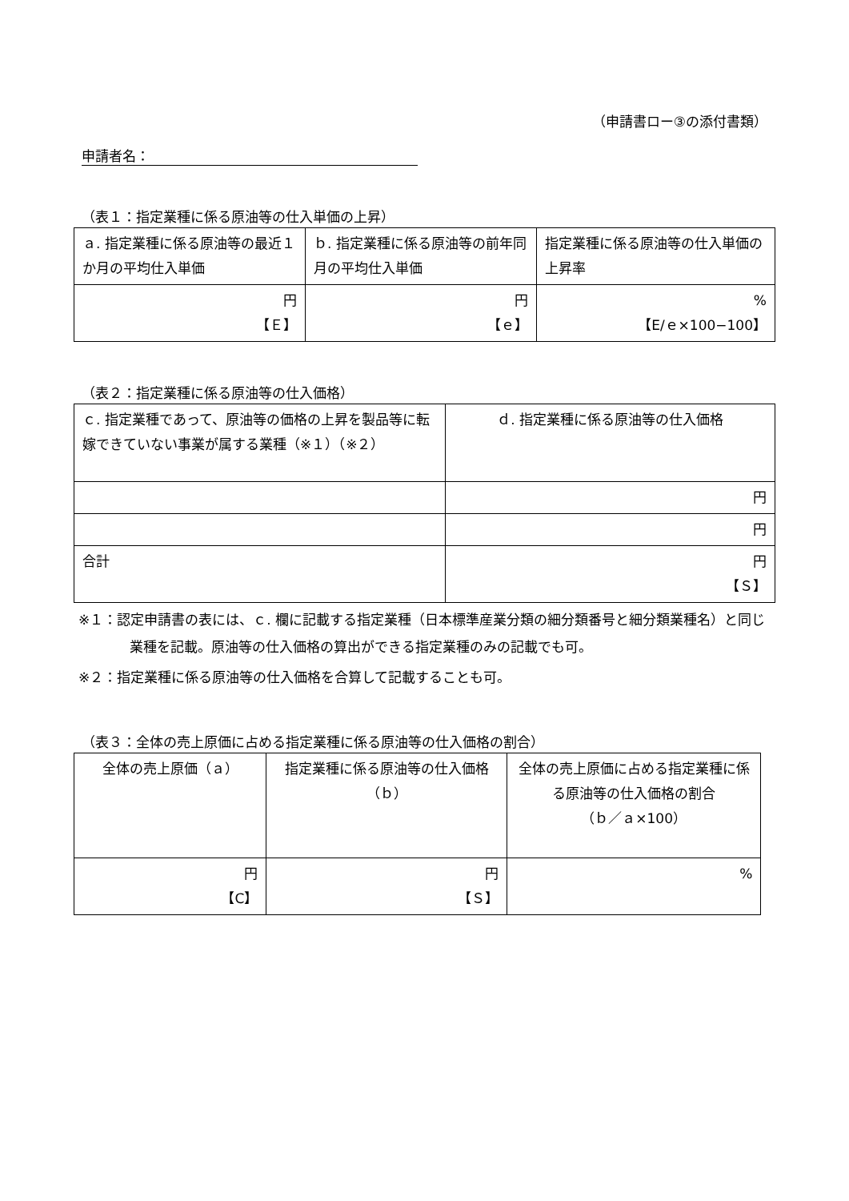（申請書ロー③の添付書類）
申請者名：
（表１：指定業種に係る原油等の仕入単価の上昇）
| ａ. 指定業種に係る原油等の最近１か月の平均仕入単価 | ｂ. 指定業種に係る原油等の前年同月の平均仕入単価 | 指定業種に係る原油等の仕入単価の上昇率 |
| 円 【Ｅ】 | 円 【ｅ】 | % 【E/ｅ×100−100】 |
（表２：指定業種に係る原油等の仕入価格）
| ｃ. 指定業種であって、原油等の価格の上昇を製品等に転嫁できていない事業が属する業種（※１）（※２） | ｄ. 指定業種に係る原油等の仕入価格 |
| | 円 |
| | 円 |
| 合計 | 円 【Ｓ】 |
※１：認定申請書の表には、ｃ. 欄に記載する指定業種（日本標準産業分類の細分類番号と細分類業種名）と同じ業種を記載。原油等の仕入価格の算出ができる指定業種のみの記載でも可。
※２：指定業種に係る原油等の仕入価格を合算して記載することも可。
（表３：全体の売上原価に占める指定業種に係る原油等の仕入価格の割合）
| 全体の売上原価（ａ） | 指定業種に係る原油等の仕入価格（ｂ） | 全体の売上原価に占める指定業種に係る原油等の仕入価格の割合 （ｂ／ａ×100） |
| 円 【C】 | 円 【Ｓ】 | % |